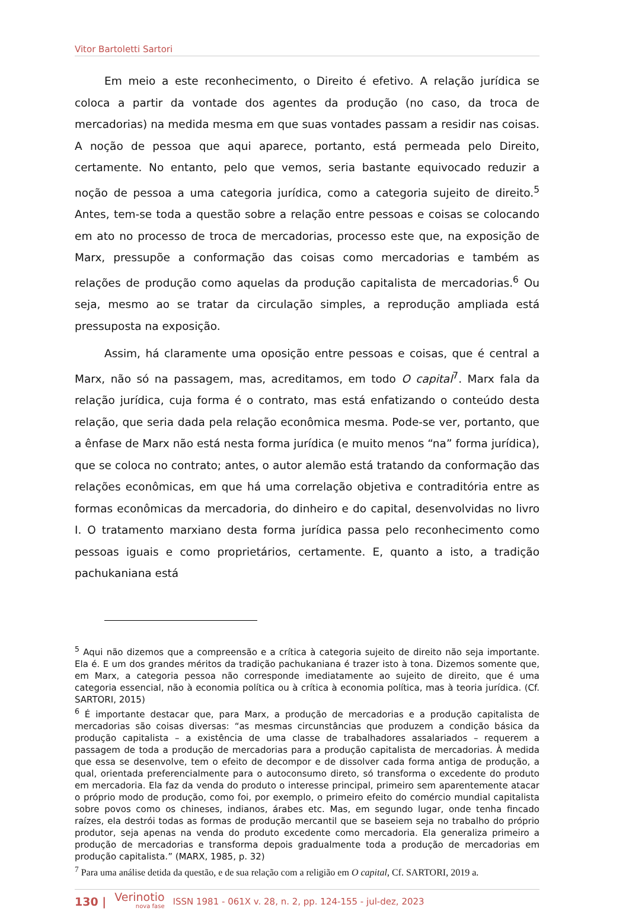Vitor Bartoletti Sartori
Em meio a este reconhecimento, o Direito é efetivo. A relação jurídica se coloca a partir da vontade dos agentes da produção (no caso, da troca de mercadorias) na medida mesma em que suas vontades passam a residir nas coisas. A noção de pessoa que aqui aparece, portanto, está permeada pelo Direito, certamente. No entanto, pelo que vemos, seria bastante equivocado reduzir a noção de pessoa a uma categoria jurídica, como a categoria sujeito de direito.<sup>5</sup> Antes, tem-se toda a questão sobre a relação entre pessoas e coisas se colocando em ato no processo de troca de mercadorias, processo este que, na exposição de Marx, pressupõe a conformação das coisas como mercadorias e também as relações de produção como aquelas da produção capitalista de mercadorias.<sup>6</sup> Ou seja, mesmo ao se tratar da circulação simples, a reprodução ampliada está pressuposta na exposição.
Assim, há claramente uma oposição entre pessoas e coisas, que é central a Marx, não só na passagem, mas, acreditamos, em todo O capital<sup>7</sup>. Marx fala da relação jurídica, cuja forma é o contrato, mas está enfatizando o conteúdo desta relação, que seria dada pela relação econômica mesma. Pode-se ver, portanto, que a ênfase de Marx não está nesta forma jurídica (e muito menos “na” forma jurídica), que se coloca no contrato; antes, o autor alemão está tratando da conformação das relações econômicas, em que há uma correlação objetiva e contraditória entre as formas econômicas da mercadoria, do dinheiro e do capital, desenvolvidas no livro I. O tratamento marxiano desta forma jurídica passa pelo reconhecimento como pessoas iguais e como proprietários, certamente. E, quanto a isto, a tradição pachukaniana está
<sup>5</sup> Aqui não dizemos que a compreensão e a crítica à categoria sujeito de direito não seja importante. Ela é. E um dos grandes méritos da tradição pachukaniana é trazer isto à tona. Dizemos somente que, em Marx, a categoria pessoa não corresponde imediatamente ao sujeito de direito, que é uma categoria essencial, não à economia política ou à crítica à economia política, mas à teoria jurídica. (Cf. SARTORI, 2015)
<sup>6</sup> É importante destacar que, para Marx, a produção de mercadorias e a produção capitalista de mercadorias são coisas diversas: “as mesmas circunstâncias que produzem a condição básica da produção capitalista – a existência de uma classe de trabalhadores assalariados – requerem a passagem de toda a produção de mercadorias para a produção capitalista de mercadorias. À medida que essa se desenvolve, tem o efeito de decompor e de dissolver cada forma antiga de produção, a qual, orientada preferencialmente para o autoconsumo direto, só transforma o excedente do produto em mercadoria. Ela faz da venda do produto o interesse principal, primeiro sem aparentemente atacar o próprio modo de produção, como foi, por exemplo, o primeiro efeito do comércio mundial capitalista sobre povos como os chineses, indianos, árabes etc. Mas, em segundo lugar, onde tenha fincado raízes, ela destrói todas as formas de produção mercantil que se baseiem seja no trabalho do próprio produtor, seja apenas na venda do produto excedente como mercadoria. Ela generaliza primeiro a produção de mercadorias e transforma depois gradualmente toda a produção de mercadorias em produção capitalista.” (MARX, 1985, p. 32)
<sup>7</sup> Para uma análise detida da questão, e de sua relação com a religião em O capital, Cf. SARTORI, 2019 a.
130 | Verinotio
nova fase ISSN 1981 - 061X v. 28, n. 2, pp. 124-155 - jul-dez, 2023